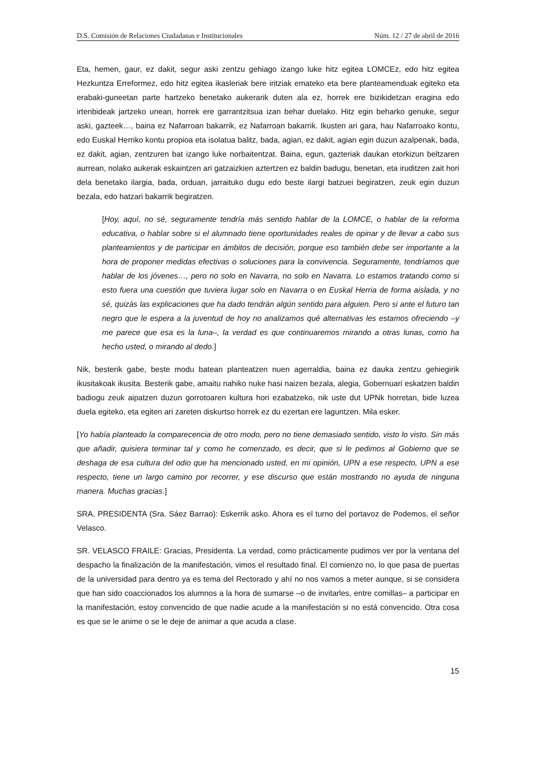D.S. Comisión de Relaciones Ciudadanas e Institucionales Núm. 12 / 27 de abril de 2016
Eta, hemen, gaur, ez dakit, segur aski zentzu gehiago izango luke hitz egitea LOMCEz, edo hitz egitea Hezkuntza Erreformez, edo hitz egitea ikasleriak bere iritziak emateko eta bere planteamenduak egiteko eta erabaki-guneetan parte hartzeko benetako aukerarik duten ala ez, horrek ere bizikidetzan eragina edo irtenbideak jartzeko unean, horrek ere garrantzitsua izan behar duelako. Hitz egin beharko genuke, segur aski, gazteek…, baina ez Nafarroan bakarrik, ez Nafarroan bakarrik. Ikusten ari gara, hau Nafarroako kontu, edo Euskal Herriko kontu propioa eta isolatua balitz, bada, agian, ez dakit, agian egin duzun azalpenak, bada, ez dakit, agian, zentzuren bat izango luke norbaitentzat. Baina, egun, gazteriak daukan etorkizun beltzaren aurrean, nolako aukerak eskaintzen ari gatzaizkien aztertzen ez baldin badugu, benetan, eta iruditzen zait hori dela benetako ilargia, bada, orduan, jarraituko dugu edo beste ilargi batzuei begiratzen, zeuk egin duzun bezala, edo hatzari bakarrik begiratzen.
[Hoy, aquí, no sé, seguramente tendría más sentido hablar de la LOMCE, o hablar de la reforma educativa, o hablar sobre si el alumnado tiene oportunidades reales de opinar y de llevar a cabo sus planteamientos y de participar en ámbitos de decisión, porque eso también debe ser importante a la hora de proponer medidas efectivas o soluciones para la convivencia. Seguramente, tendríamos que hablar de los jóvenes…, pero no solo en Navarra, no solo en Navarra. Lo estamos tratando como si esto fuera una cuestión que tuviera lugar solo en Navarra o en Euskal Herria de forma aislada, y no sé, quizás las explicaciones que ha dado tendrán algún sentido para alguien. Pero si ante el futuro tan negro que le espera a la juventud de hoy no analizamos qué alternativas les estamos ofreciendo –y me parece que esa es la luna–, la verdad es que continuaremos mirando a otras lunas, como ha hecho usted, o mirando al dedo.]
Nik, besterik gabe, beste modu batean planteatzen nuen agerraldia, baina ez dauka zentzu gehiegirik ikusitakoak ikusita. Besterik gabe, amaitu nahiko nuke hasi naizen bezala, alegia, Gobernuari eskatzen baldin badiogu zeuk aipatzen duzun gorrotoaren kultura hori ezabatzeko, nik uste dut UPNk horretan, bide luzea duela egiteko, eta egiten ari zareten diskurtso horrek ez du ezertan ere laguntzen. Mila esker.
[Yo había planteado la comparecencia de otro modo, pero no tiene demasiado sentido, visto lo visto. Sin más que añadir, quisiera terminar tal y como he comenzado, es decir, que si le pedimos al Gobierno que se deshaga de esa cultura del odio que ha mencionado usted, en mi opinión, UPN a ese respecto, UPN a ese respecto, tiene un largo camino por recorrer, y ese discurso que están mostrando no ayuda de ninguna manera. Muchas gracias.]
SRA. PRESIDENTA (Sra. Sáez Barrao): Eskerrik asko. Ahora es el turno del portavoz de Podemos, el señor Velasco.
SR. VELASCO FRAILE: Gracias, Presidenta. La verdad, como prácticamente pudimos ver por la ventana del despacho la finalización de la manifestación, vimos el resultado final. El comienzo no, lo que pasa de puertas de la universidad para dentro ya es tema del Rectorado y ahí no nos vamos a meter aunque, si se considera que han sido coaccionados los alumnos a la hora de sumarse –o de invitarles, entre comillas– a participar en la manifestación, estoy convencido de que nadie acude a la manifestación si no está convencido. Otra cosa es que se le anime o se le deje de animar a que acuda a clase.
15